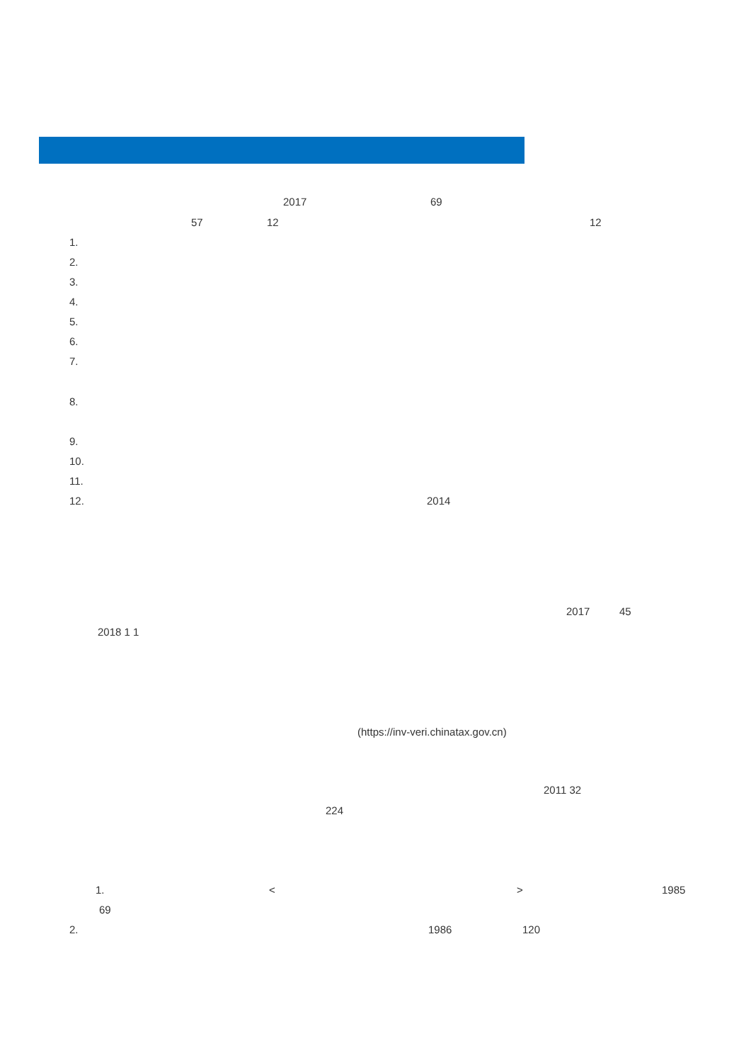2017
69
57
12
12
1.
2.
3.
4.
5.
6.
7.
8.
9.
10.
11.
12.
2014
2017
45
2018 1 1
(https://inv-veri.chinatax.gov.cn)
2011 32
224
1.
<
>
1985
69
2.
1986
120